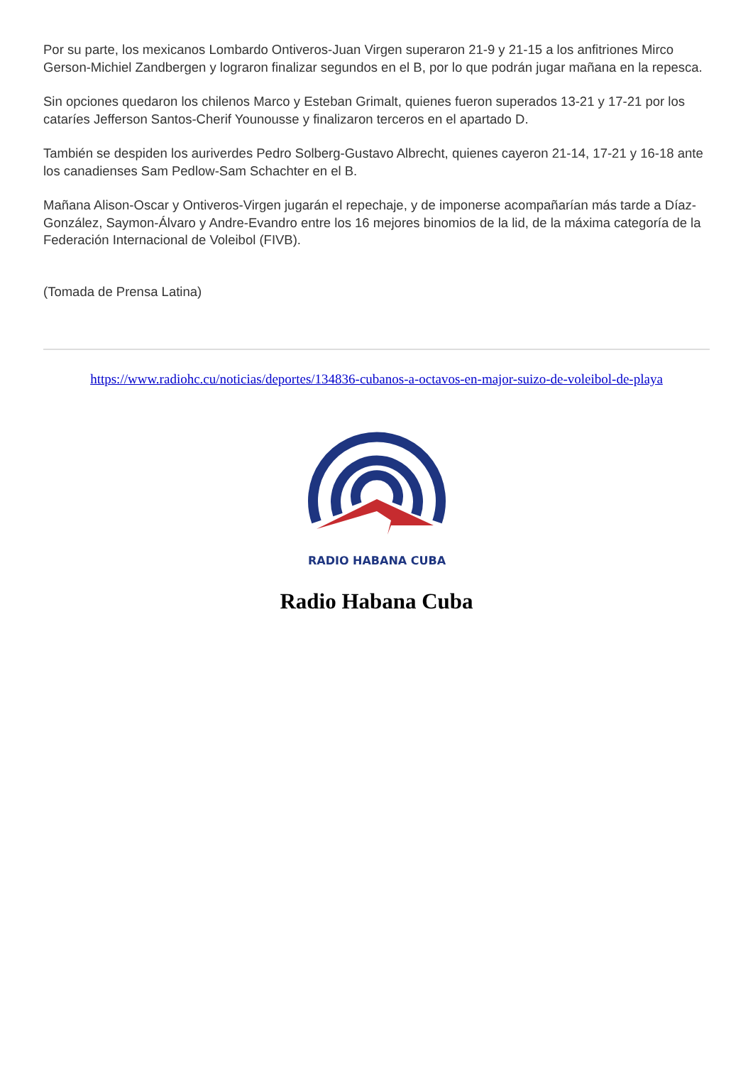Por su parte, los mexicanos Lombardo Ontiveros-Juan Virgen superaron 21-9 y 21-15 a los anfitriones Mirco Gerson-Michiel Zandbergen y lograron finalizar segundos en el B, por lo que podrán jugar mañana en la repesca.
Sin opciones quedaron los chilenos Marco y Esteban Grimalt, quienes fueron superados 13-21 y 17-21 por los cataríes Jefferson Santos-Cherif Younousse y finalizaron terceros en el apartado D.
También se despiden los auriverdes Pedro Solberg-Gustavo Albrecht, quienes cayeron 21-14, 17-21 y 16-18 ante los canadienses Sam Pedlow-Sam Schachter en el B.
Mañana Alison-Oscar y Ontiveros-Virgen jugarán el repechaje, y de imponerse acompañarían más tarde a Díaz-González, Saymon-Álvaro y Andre-Evandro entre los 16 mejores binomios de la lid, de la máxima categoría de la Federación Internacional de Voleibol (FIVB).
(Tomada de Prensa Latina)
https://www.radiohc.cu/noticias/deportes/134836-cubanos-a-octavos-en-major-suizo-de-voleibol-de-playa
RADIO HABANA CUBA
Radio Habana Cuba